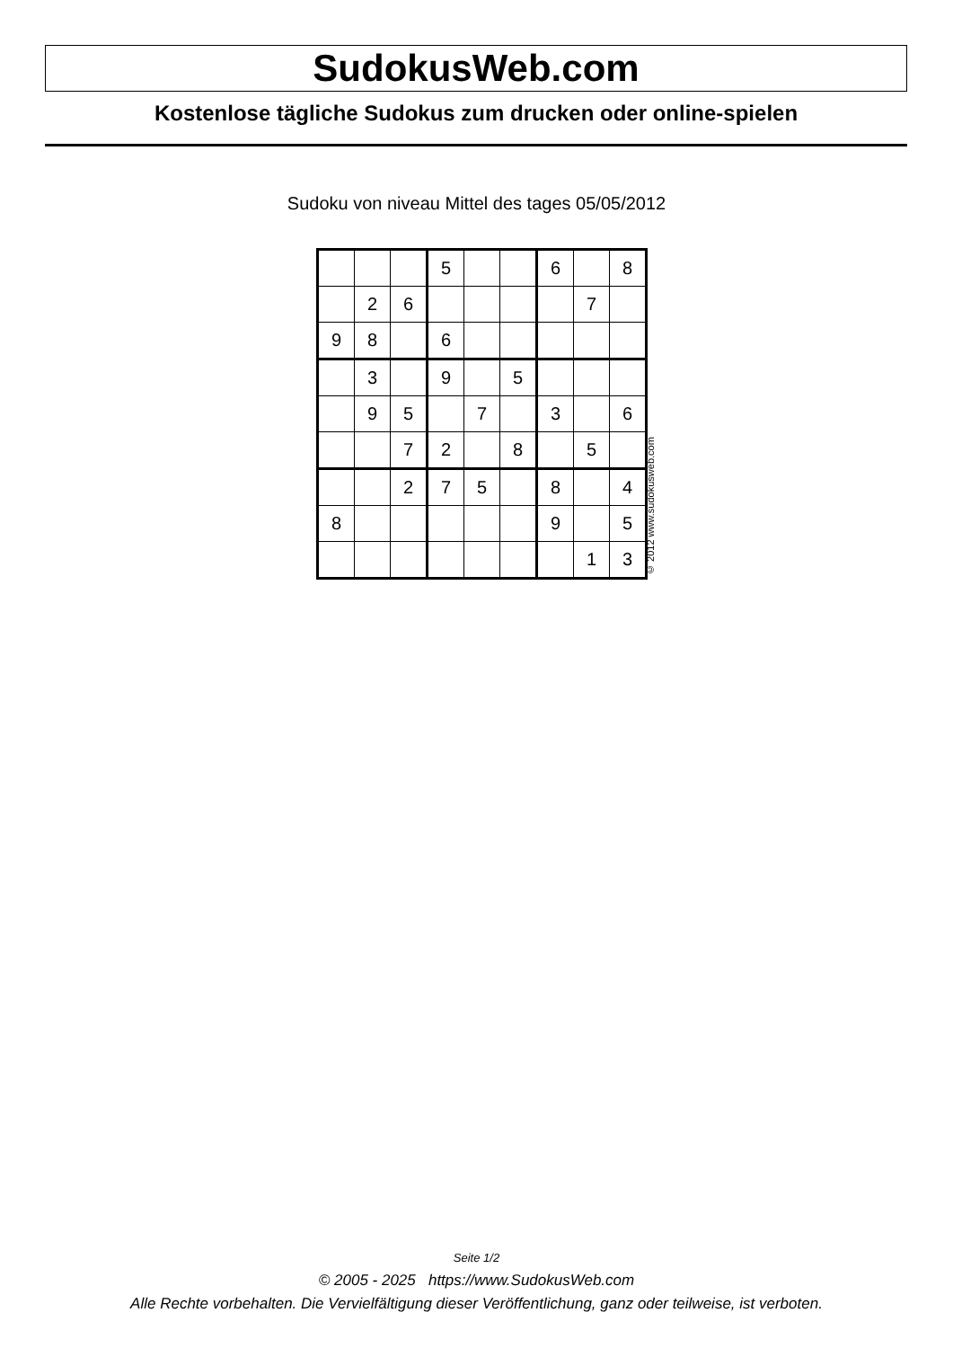SudokusWeb.com
Kostenlose tägliche Sudokus zum drucken oder online-spielen
Sudoku von niveau Mittel des tages 05/05/2012
| | | | 5 | | | 6 | | 8 |
| | 2 | 6 | | | | | 7 | |
| 9 | 8 | | 6 | | | | | |
| | 3 | | 9 | | 5 | | | |
| | 9 | 5 | | 7 | | 3 | | 6 |
| | | 7 | 2 | | 8 | | 5 | |
| | | 2 | 7 | 5 | | 8 | | 4 |
| 8 | | | | | | 9 | | 5 |
| | | | | | | | 1 | 3 |
© 2012 www.sudokusweb.com
Seite 1/2
© 2005 - 2025 https://www.SudokusWeb.com
Alle Rechte vorbehalten. Die Vervielfältigung dieser Veröffentlichung, ganz oder teilweise, ist verboten.